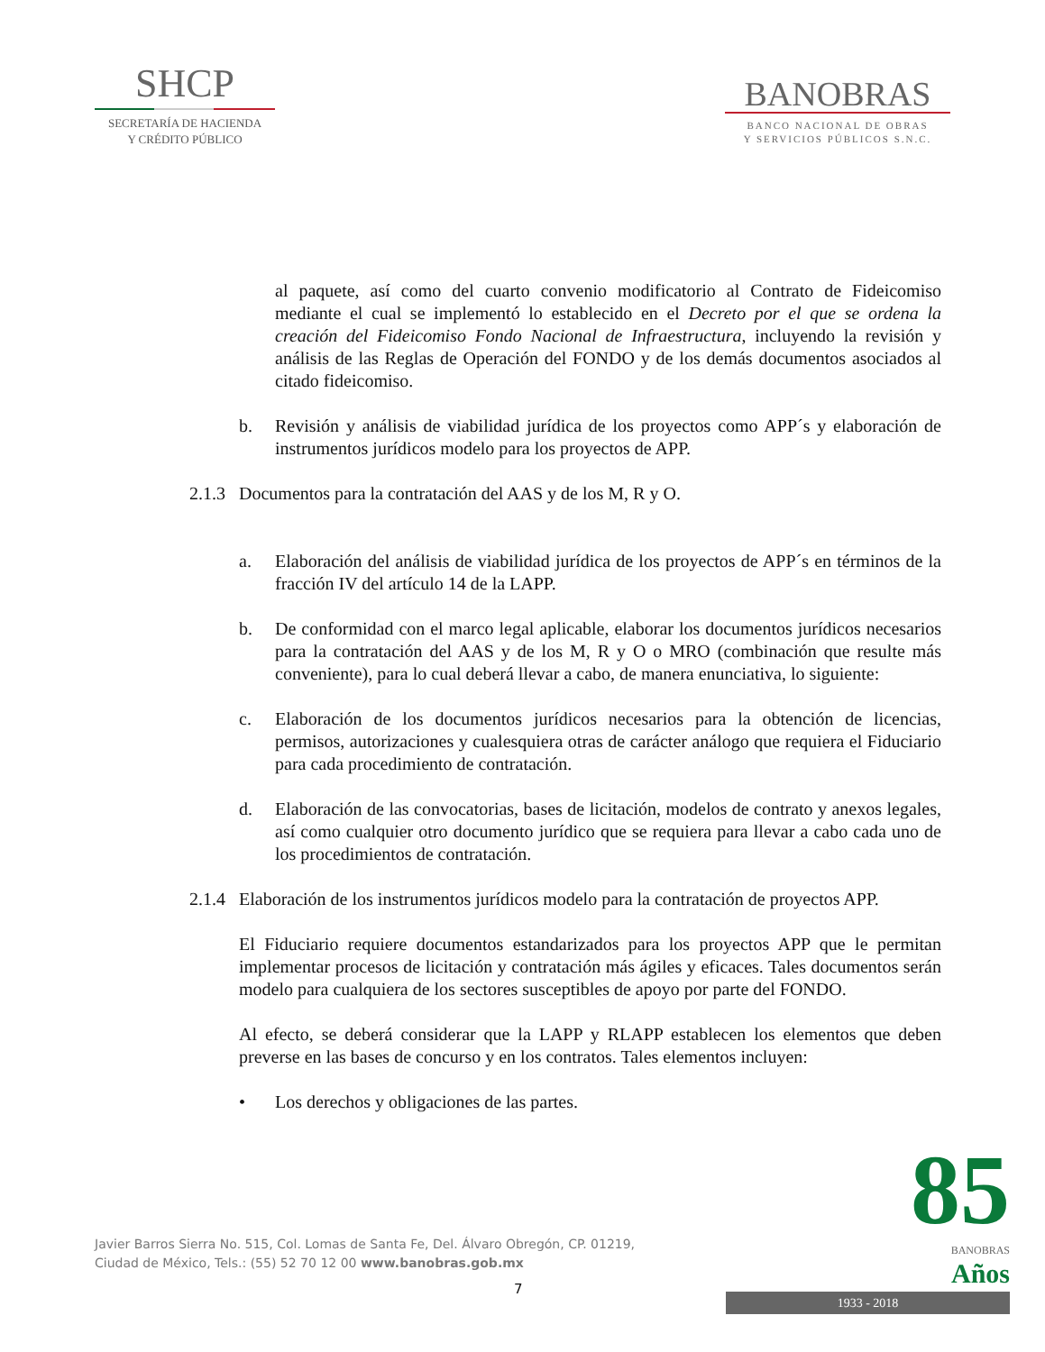SHCP
SECRETARÍA DE HACIENDA
Y CRÉDITO PÚBLICO
BANOBRAS
BANCO NACIONAL DE OBRAS
Y SERVICIOS PÚBLICOS S.N.C.
al paquete, así como del cuarto convenio modificatorio al Contrato de Fideicomiso mediante el cual se implementó lo establecido en el Decreto por el que se ordena la creación del Fideicomiso Fondo Nacional de Infraestructura, incluyendo la revisión y análisis de las Reglas de Operación del FONDO y de los demás documentos asociados al citado fideicomiso.
b. Revisión y análisis de viabilidad jurídica de los proyectos como APP´s y elaboración de instrumentos jurídicos modelo para los proyectos de APP.
2.1.3 Documentos para la contratación del AAS y de los M, R y O.
a. Elaboración del análisis de viabilidad jurídica de los proyectos de APP´s en términos de la fracción IV del artículo 14 de la LAPP.
b. De conformidad con el marco legal aplicable, elaborar los documentos jurídicos necesarios para la contratación del AAS y de los M, R y O o MRO (combinación que resulte más conveniente), para lo cual deberá llevar a cabo, de manera enunciativa, lo siguiente:
c. Elaboración de los documentos jurídicos necesarios para la obtención de licencias, permisos, autorizaciones y cualesquiera otras de carácter análogo que requiera el Fiduciario para cada procedimiento de contratación.
d. Elaboración de las convocatorias, bases de licitación, modelos de contrato y anexos legales, así como cualquier otro documento jurídico que se requiera para llevar a cabo cada uno de los procedimientos de contratación.
2.1.4 Elaboración de los instrumentos jurídicos modelo para la contratación de proyectos APP.
El Fiduciario requiere documentos estandarizados para los proyectos APP que le permitan implementar procesos de licitación y contratación más ágiles y eficaces. Tales documentos serán modelo para cualquiera de los sectores susceptibles de apoyo por parte del FONDO.
Al efecto, se deberá considerar que la LAPP y RLAPP establecen los elementos que deben preverse en las bases de concurso y en los contratos. Tales elementos incluyen:
• Los derechos y obligaciones de las partes.
Javier Barros Sierra No. 515, Col. Lomas de Santa Fe, Del. Álvaro Obregón, CP. 01219,
Ciudad de México, Tels.: (55) 52 70 12 00 www.banobras.gob.mx
7
85
BANOBRAS
Años
1933 - 2018